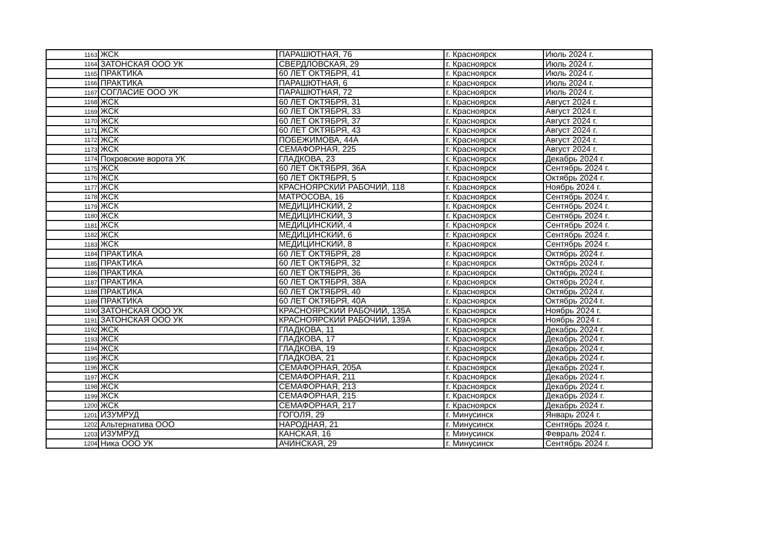| 1163 | ЖСК | ПАРАШЮТНАЯ, 76 | г. Красноярск | Июль 2024 г. |
| 1164 | ЗАТОНСКАЯ ООО УК | СВЕРДЛОВСКАЯ, 29 | г. Красноярск | Июль 2024 г. |
| 1165 | ПРАКТИКА | 60 ЛЕТ ОКТЯБРЯ, 41 | г. Красноярск | Июль 2024 г. |
| 1166 | ПРАКТИКА | ПАРАШЮТНАЯ, 6 | г. Красноярск | Июль 2024 г. |
| 1167 | СОГЛАСИЕ ООО УК | ПАРАШЮТНАЯ, 72 | г. Красноярск | Июль 2024 г. |
| 1168 | ЖСК | 60 ЛЕТ ОКТЯБРЯ, 31 | г. Красноярск | Август 2024 г. |
| 1169 | ЖСК | 60 ЛЕТ ОКТЯБРЯ, 33 | г. Красноярск | Август 2024 г. |
| 1170 | ЖСК | 60 ЛЕТ ОКТЯБРЯ, 37 | г. Красноярск | Август 2024 г. |
| 1171 | ЖСК | 60 ЛЕТ ОКТЯБРЯ, 43 | г. Красноярск | Август 2024 г. |
| 1172 | ЖСК | ПОБЕЖИМОВА, 44А | г. Красноярск | Август 2024 г. |
| 1173 | ЖСК | СЕМАФОРНАЯ, 225 | г. Красноярск | Август 2024 г. |
| 1174 | Покровские ворота УК | ГЛАДКОВА, 23 | г. Красноярск | Декабрь 2024 г. |
| 1175 | ЖСК | 60 ЛЕТ ОКТЯБРЯ, 36А | г. Красноярск | Сентябрь 2024 г. |
| 1176 | ЖСК | 60 ЛЕТ ОКТЯБРЯ, 5 | г. Красноярск | Октябрь 2024 г. |
| 1177 | ЖСК | КРАСНОЯРСКИЙ РАБОЧИЙ, 118 | г. Красноярск | Ноябрь 2024 г. |
| 1178 | ЖСК | МАТРОСОВА, 16 | г. Красноярск | Сентябрь 2024 г. |
| 1179 | ЖСК | МЕДИЦИНСКИЙ, 2 | г. Красноярск | Сентябрь 2024 г. |
| 1180 | ЖСК | МЕДИЦИНСКИЙ, 3 | г. Красноярск | Сентябрь 2024 г. |
| 1181 | ЖСК | МЕДИЦИНСКИЙ, 4 | г. Красноярск | Сентябрь 2024 г. |
| 1182 | ЖСК | МЕДИЦИНСКИЙ, 6 | г. Красноярск | Сентябрь 2024 г. |
| 1183 | ЖСК | МЕДИЦИНСКИЙ, 8 | г. Красноярск | Сентябрь 2024 г. |
| 1184 | ПРАКТИКА | 60 ЛЕТ ОКТЯБРЯ, 28 | г. Красноярск | Октябрь 2024 г. |
| 1185 | ПРАКТИКА | 60 ЛЕТ ОКТЯБРЯ, 32 | г. Красноярск | Октябрь 2024 г. |
| 1186 | ПРАКТИКА | 60 ЛЕТ ОКТЯБРЯ, 36 | г. Красноярск | Октябрь 2024 г. |
| 1187 | ПРАКТИКА | 60 ЛЕТ ОКТЯБРЯ, 38А | г. Красноярск | Октябрь 2024 г. |
| 1188 | ПРАКТИКА | 60 ЛЕТ ОКТЯБРЯ, 40 | г. Красноярск | Октябрь 2024 г. |
| 1189 | ПРАКТИКА | 60 ЛЕТ ОКТЯБРЯ, 40А | г. Красноярск | Октябрь 2024 г. |
| 1190 | ЗАТОНСКАЯ ООО УК | КРАСНОЯРСКИЙ РАБОЧИЙ, 135А | г. Красноярск | Ноябрь 2024 г. |
| 1191 | ЗАТОНСКАЯ ООО УК | КРАСНОЯРСКИЙ РАБОЧИЙ, 139А | г. Красноярск | Ноябрь 2024 г. |
| 1192 | ЖСК | ГЛАДКОВА, 11 | г. Красноярск | Декабрь 2024 г. |
| 1193 | ЖСК | ГЛАДКОВА, 17 | г. Красноярск | Декабрь 2024 г. |
| 1194 | ЖСК | ГЛАДКОВА, 19 | г. Красноярск | Декабрь 2024 г. |
| 1195 | ЖСК | ГЛАДКОВА, 21 | г. Красноярск | Декабрь 2024 г. |
| 1196 | ЖСК | СЕМАФОРНАЯ, 205А | г. Красноярск | Декабрь 2024 г. |
| 1197 | ЖСК | СЕМАФОРНАЯ, 211 | г. Красноярск | Декабрь 2024 г. |
| 1198 | ЖСК | СЕМАФОРНАЯ, 213 | г. Красноярск | Декабрь 2024 г. |
| 1199 | ЖСК | СЕМАФОРНАЯ, 215 | г. Красноярск | Декабрь 2024 г. |
| 1200 | ЖСК | СЕМАФОРНАЯ, 217 | г. Красноярск | Декабрь 2024 г. |
| 1201 | ИЗУМРУД | ГОГОЛЯ, 29 | г. Минусинск | Январь 2024 г. |
| 1202 | Альтернатива ООО | НАРОДНАЯ, 21 | г. Минусинск | Сентябрь 2024 г. |
| 1203 | ИЗУМРУД | КАНСКАЯ, 16 | г. Минусинск | Февраль 2024 г. |
| 1204 | Ника ООО УК | АЧИНСКАЯ, 29 | г. Минусинск | Сентябрь 2024 г. |